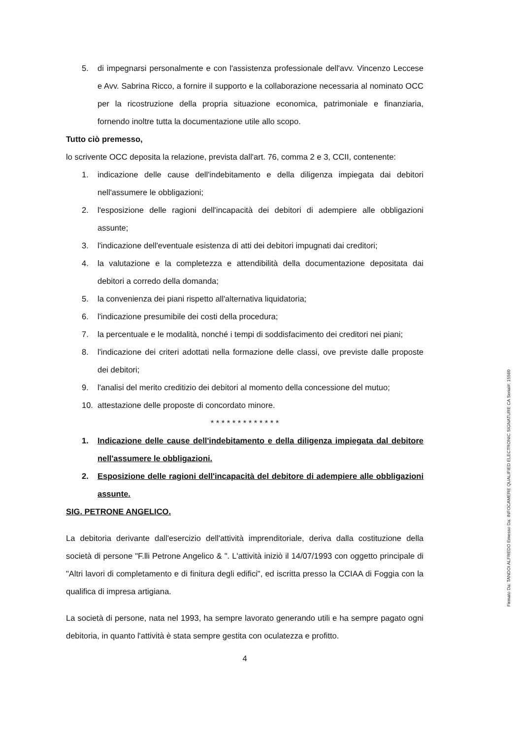5. di impegnarsi personalmente e con l'assistenza professionale dell'avv. Vincenzo Leccese e Avv. Sabrina Ricco, a fornire il supporto e la collaborazione necessaria al nominato OCC per la ricostruzione della propria situazione economica, patrimoniale e finanziaria, fornendo inoltre tutta la documentazione utile allo scopo.
Tutto ciò premesso,
lo scrivente OCC deposita la relazione, prevista dall'art. 76, comma 2 e 3, CCII, contenente:
1. indicazione delle cause dell'indebitamento e della diligenza impiegata dai debitori nell'assumere le obbligazioni;
2. l'esposizione delle ragioni dell'incapacità dei debitori di adempiere alle obbligazioni assunte;
3. l'indicazione dell'eventuale esistenza di atti dei debitori impugnati dai creditori;
4. la valutazione e la completezza e attendibilità della documentazione depositata dai debitori a corredo della domanda;
5. la convenienza dei piani rispetto all'alternativa liquidatoria;
6. l'indicazione presumibile dei costi della procedura;
7. la percentuale e le modalità, nonché i tempi di soddisfacimento dei creditori nei piani;
8. l'indicazione dei criteri adottati nella formazione delle classi, ove previste dalle proposte dei debitori;
9. l'analisi del merito creditizio dei debitori al momento della concessione del mutuo;
10. attestazione delle proposte di concordato minore.
* * * * * * * * * * * * *
1. Indicazione delle cause dell'indebitamento e della diligenza impiegata dal debitore nell'assumere le obbligazioni.
2. Esposizione delle ragioni dell'incapacità del debitore di adempiere alle obbligazioni assunte.
SIG. PETRONE ANGELICO.
La debitoria derivante dall'esercizio dell'attività imprenditoriale, deriva dalla costituzione della società di persone "F.lli Petrone Angelico & ". L'attività iniziò il 14/07/1993 con oggetto principale di "Altri lavori di completamento e di finitura degli edifici", ed iscritta presso la CCIAA di Foggia con la qualifica di impresa artigiana.
La società di persone, nata nel 1993, ha sempre lavorato generando utili e ha sempre pagato ogni debitoria, in quanto l'attività è stata sempre gestita con oculatezza e profitto.
4
Firmato Da: TANDOI ALFREDO Emesso Da: INFOCAMERE QUALIFIED ELECTRONIC SIGNATURE CA Serial#: 15560